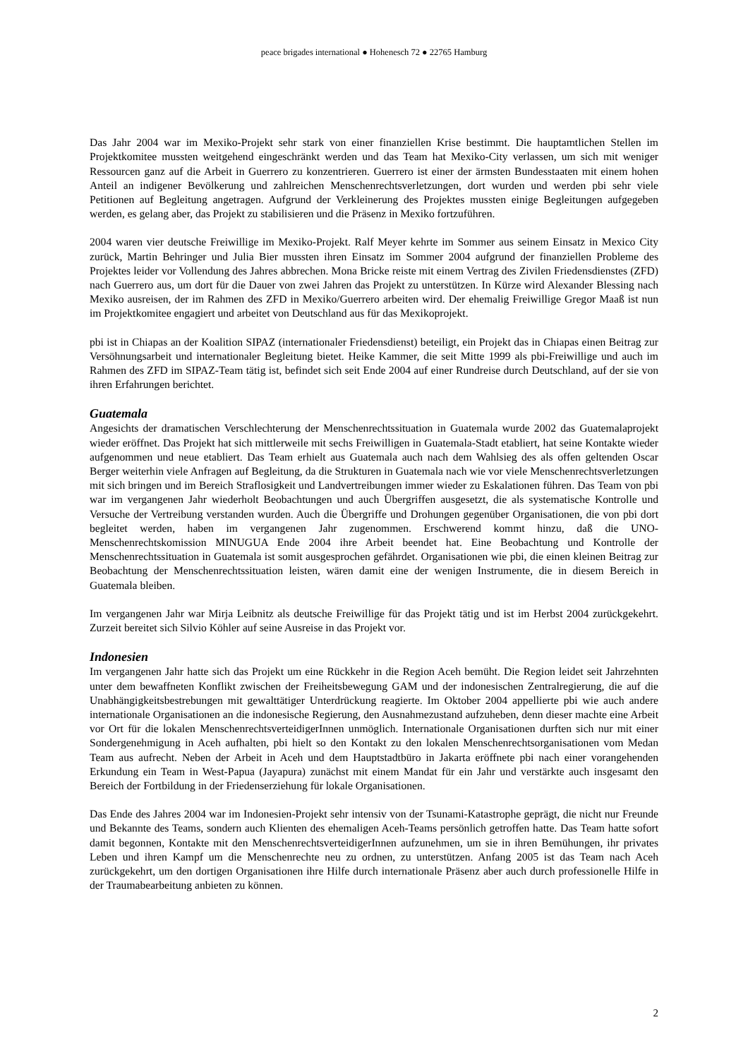peace brigades international ● Hohenesch 72 ● 22765 Hamburg
Das Jahr 2004 war im Mexiko-Projekt sehr stark von einer finanziellen Krise bestimmt. Die hauptamtlichen Stellen im Projektkomitee mussten weitgehend eingeschränkt werden und das Team hat Mexiko-City verlassen, um sich mit weniger Ressourcen ganz auf die Arbeit in Guerrero zu konzentrieren. Guerrero ist einer der ärmsten Bundesstaaten mit einem hohen Anteil an indigener Bevölkerung und zahlreichen Menschenrechtsverletzungen, dort wurden und werden pbi sehr viele Petitionen auf Begleitung angetragen. Aufgrund der Verkleinerung des Projektes mussten einige Begleitungen aufgegeben werden, es gelang aber, das Projekt zu stabilisieren und die Präsenz in Mexiko fortzuführen.
2004 waren vier deutsche Freiwillige im Mexiko-Projekt. Ralf Meyer kehrte im Sommer aus seinem Einsatz in Mexico City zurück, Martin Behringer und Julia Bier mussten ihren Einsatz im Sommer 2004 aufgrund der finanziellen Probleme des Projektes leider vor Vollendung des Jahres abbrechen. Mona Bricke reiste mit einem Vertrag des Zivilen Friedensdienstes (ZFD) nach Guerrero aus, um dort für die Dauer von zwei Jahren das Projekt zu unterstützen. In Kürze wird Alexander Blessing nach Mexiko ausreisen, der im Rahmen des ZFD in Mexiko/Guerrero arbeiten wird. Der ehemalig Freiwillige Gregor Maaß ist nun im Projektkomitee engagiert und arbeitet von Deutschland aus für das Mexikoprojekt.
pbi ist in Chiapas an der Koalition SIPAZ (internationaler Friedensdienst) beteiligt, ein Projekt das in Chiapas einen Beitrag zur Versöhnungsarbeit und internationaler Begleitung bietet. Heike Kammer, die seit Mitte 1999 als pbi-Freiwillige und auch im Rahmen des ZFD im SIPAZ-Team tätig ist, befindet sich seit Ende 2004 auf einer Rundreise durch Deutschland, auf der sie von ihren Erfahrungen berichtet.
Guatemala
Angesichts der dramatischen Verschlechterung der Menschenrechtssituation in Guatemala wurde 2002 das Guatemalaprojekt wieder eröffnet. Das Projekt hat sich mittlerweile mit sechs Freiwilligen in Guatemala-Stadt etabliert, hat seine Kontakte wieder aufgenommen und neue etabliert. Das Team erhielt aus Guatemala auch nach dem Wahlsieg des als offen geltenden Oscar Berger weiterhin viele Anfragen auf Begleitung, da die Strukturen in Guatemala nach wie vor viele Menschenrechtsverletzungen mit sich bringen und im Bereich Straflosigkeit und Landvertreibungen immer wieder zu Eskalationen führen. Das Team von pbi war im vergangenen Jahr wiederholt Beobachtungen und auch Übergriffen ausgesetzt, die als systematische Kontrolle und Versuche der Vertreibung verstanden wurden. Auch die Übergriffe und Drohungen gegenüber Organisationen, die von pbi dort begleitet werden, haben im vergangenen Jahr zugenommen. Erschwerend kommt hinzu, daß die UNO-Menschenrechtskomission MINUGUA Ende 2004 ihre Arbeit beendet hat. Eine Beobachtung und Kontrolle der Menschenrechtssituation in Guatemala ist somit ausgesprochen gefährdet. Organisationen wie pbi, die einen kleinen Beitrag zur Beobachtung der Menschenrechtssituation leisten, wären damit eine der wenigen Instrumente, die in diesem Bereich in Guatemala bleiben.
Im vergangenen Jahr war Mirja Leibnitz als deutsche Freiwillige für das Projekt tätig und ist im Herbst 2004 zurückgekehrt. Zurzeit bereitet sich Silvio Köhler auf seine Ausreise in das Projekt vor.
Indonesien
Im vergangenen Jahr hatte sich das Projekt um eine Rückkehr in die Region Aceh bemüht. Die Region leidet seit Jahrzehnten unter dem bewaffneten Konflikt zwischen der Freiheitsbewegung GAM und der indonesischen Zentralregierung, die auf die Unabhängigkeitsbestrebungen mit gewalttätiger Unterdrückung reagierte. Im Oktober 2004 appellierte pbi wie auch andere internationale Organisationen an die indonesische Regierung, den Ausnahmezustand aufzuheben, denn dieser machte eine Arbeit vor Ort für die lokalen MenschenrechtsverteidigerInnen unmöglich. Internationale Organisationen durften sich nur mit einer Sondergenehmigung in Aceh aufhalten, pbi hielt so den Kontakt zu den lokalen Menschenrechtsorganisationen vom Medan Team aus aufrecht. Neben der Arbeit in Aceh und dem Hauptstadtbüro in Jakarta eröffnete pbi nach einer vorangehenden Erkundung ein Team in West-Papua (Jayapura) zunächst mit einem Mandat für ein Jahr und verstärkte auch insgesamt den Bereich der Fortbildung in der Friedenserziehung für lokale Organisationen.
Das Ende des Jahres 2004 war im Indonesien-Projekt sehr intensiv von der Tsunami-Katastrophe geprägt, die nicht nur Freunde und Bekannte des Teams, sondern auch Klienten des ehemaligen Aceh-Teams persönlich getroffen hatte. Das Team hatte sofort damit begonnen, Kontakte mit den MenschenrechtsverteidigerInnen aufzunehmen, um sie in ihren Bemühungen, ihr privates Leben und ihren Kampf um die Menschenrechte neu zu ordnen, zu unterstützen. Anfang 2005 ist das Team nach Aceh zurückgekehrt, um den dortigen Organisationen ihre Hilfe durch internationale Präsenz aber auch durch professionelle Hilfe in der Traumabearbeitung anbieten zu können.
2